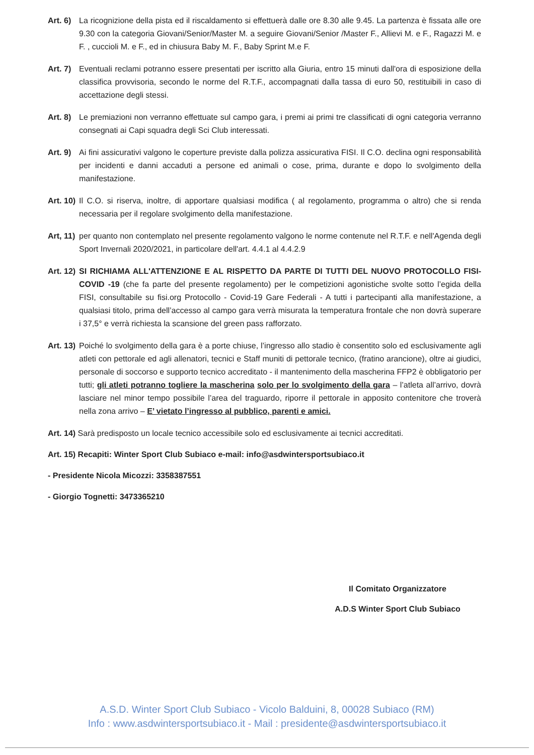Art. 6) La ricognizione della pista ed il riscaldamento si effettuerà dalle ore 8.30 alle 9.45. La partenza è fissata alle ore 9.30 con la categoria Giovani/Senior/Master M. a seguire Giovani/Senior /Master F., Allievi M. e F., Ragazzi M. e F. , cuccioli M. e F., ed in chiusura Baby M. F., Baby Sprint M.e F.
Art. 7) Eventuali reclami potranno essere presentati per iscritto alla Giuria, entro 15 minuti dall'ora di esposizione della classifica provvisoria, secondo le norme del R.T.F., accompagnati dalla tassa di euro 50, restituibili in caso di accettazione degli stessi.
Art. 8) Le premiazioni non verranno effettuate sul campo gara, i premi ai primi tre classificati di ogni categoria verranno consegnati ai Capi squadra degli Sci Club interessati.
Art. 9) Ai fini assicurativi valgono le coperture previste dalla polizza assicurativa FISI. Il C.O. declina ogni responsabilità per incidenti e danni accaduti a persone ed animali o cose, prima, durante e dopo lo svolgimento della manifestazione.
Art. 10) Il C.O. si riserva, inoltre, di apportare qualsiasi modifica ( al regolamento, programma o altro) che si renda necessaria per il regolare svolgimento della manifestazione.
Art, 11) per quanto non contemplato nel presente regolamento valgono le norme contenute nel R.T.F. e nell'Agenda degli Sport Invernali 2020/2021, in particolare dell'art. 4.4.1 al 4.4.2.9
Art. 12) SI RICHIAMA ALL'ATTENZIONE E AL RISPETTO DA PARTE DI TUTTI DEL NUOVO PROTOCOLLO FISI-COVID -19 (che fa parte del presente regolamento) per le competizioni agonistiche svolte sotto l’egida della FISI, consultabile su fisi.org Protocollo - Covid-19 Gare Federali - A tutti i partecipanti alla manifestazione, a qualsiasi titolo, prima dell’accesso al campo gara verrà misurata la temperatura frontale che non dovrà superare i 37,5° e verrà richiesta la scansione del green pass rafforzato.
Art. 13) Poiché lo svolgimento della gara è a porte chiuse, l’ingresso allo stadio è consentito solo ed esclusivamente agli atleti con pettorale ed agli allenatori, tecnici e Staff muniti di pettorale tecnico, (fratino arancione), oltre ai giudici, personale di soccorso e supporto tecnico accreditato - il mantenimento della mascherina FFP2 è obbligatorio per tutti; gli atleti potranno togliere la mascherina solo per lo svolgimento della gara – l’atleta all’arrivo, dovrà lasciare nel minor tempo possibile l’area del traguardo, riporre il pettorale in apposito contenitore che troverà nella zona arrivo – E’ vietato l’ingresso al pubblico, parenti e amici.
Art. 14) Sarà predisposto un locale tecnico accessibile solo ed esclusivamente ai tecnici accreditati.
Art. 15) Recapiti: Winter Sport Club Subiaco e-mail: info@asdwintersportsubiaco.it
- Presidente Nicola Micozzi: 3358387551
- Giorgio Tognetti: 3473365210
Il Comitato Organizzatore
A.D.S Winter Sport Club Subiaco
A.S.D. Winter Sport Club Subiaco - Vicolo Balduini, 8, 00028 Subiaco (RM)
Info : www.asdwintersportsubiaco.it - Mail : presidente@asdwintersportsubiaco.it